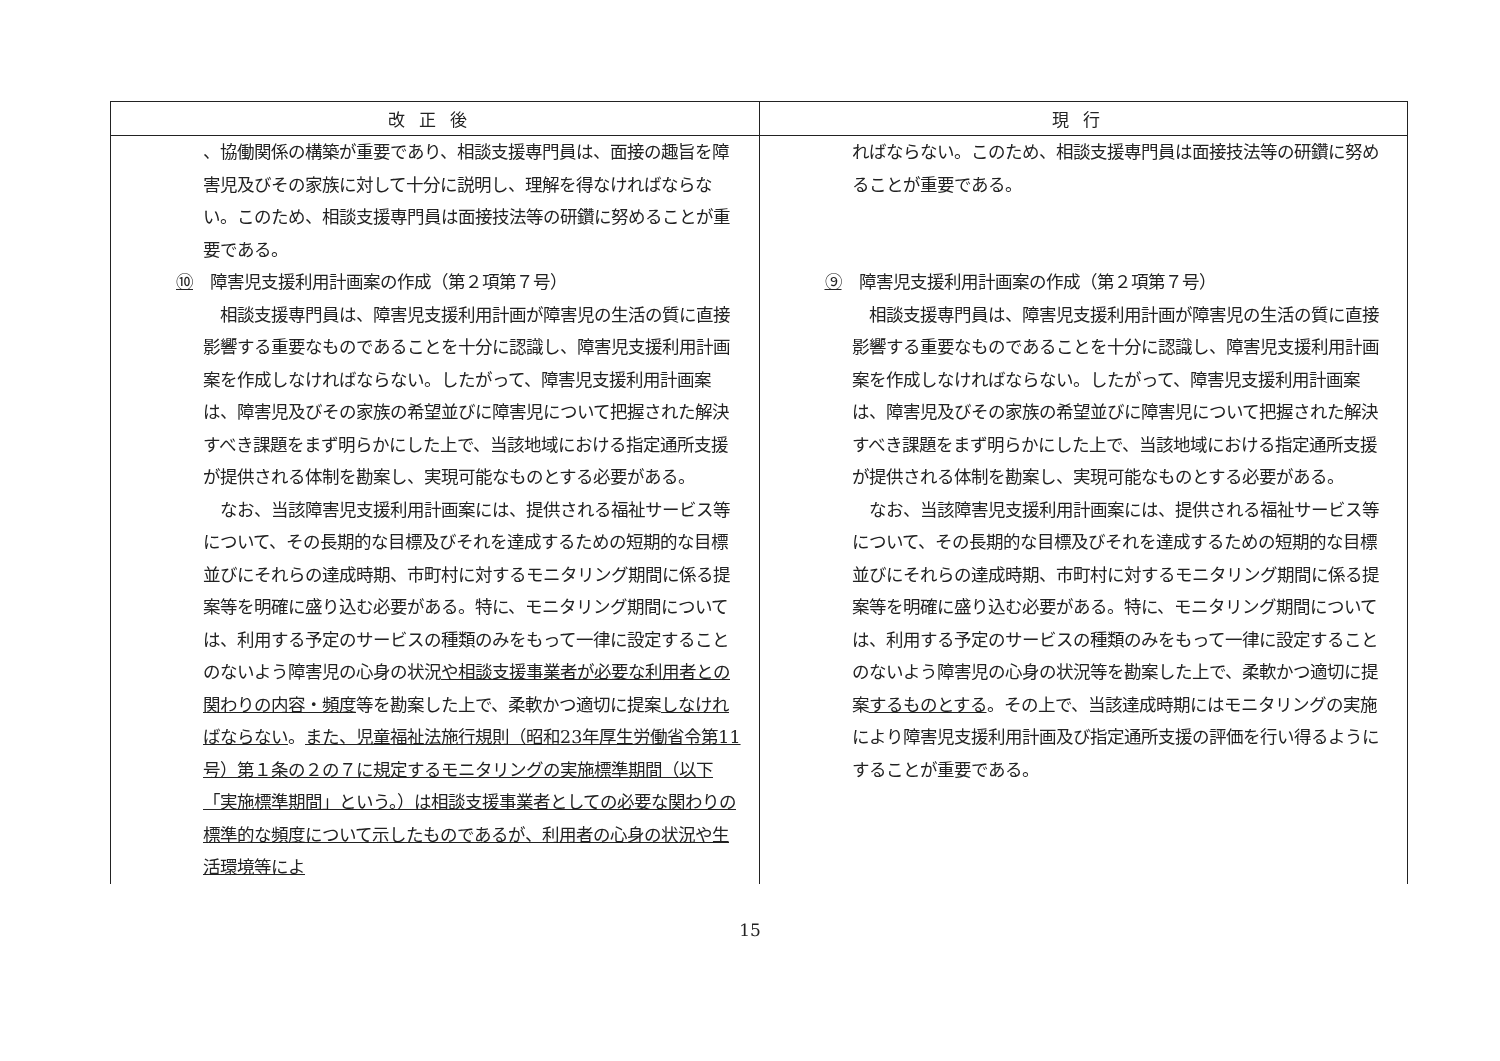| 改正後 | 現行 |
| --- | --- |
| 、協働関係の構築が重要であり、相談支援専門員は、面接の趣旨を障害児及びその家族に対して十分に説明し、理解を得なければならない。このため、相談支援専門員は面接技法等の研鑽に努めることが重要である。 ⑩ 障害児支援利用計画案の作成（第２項第７号） 相談支援専門員は、障害児支援利用計画が障害児の生活の質に直接影響する重要なものであることを十分に認識し、障害児支援利用計画案を作成しなければならない。したがって、障害児支援利用計画案は、障害児及びその家族の希望並びに障害児について把握された解決すべき課題をまず明らかにした上で、当該地域における指定通所支援が提供される体制を勘案し、実現可能なものとする必要がある。 なお、当該障害児支援利用計画案には、提供される福祉サービス等について、その長期的な目標及びそれを達成するための短期的な目標並びにそれらの達成時期、市町村に対するモニタリング期間に係る提案等を明確に盛り込む必要がある。特に、モニタリング期間については、利用する予定のサービスの種類のみをもって一律に設定することのないよう障害児の心身の状況 や相談支援事業者が必要な利用者との関わりの内容・頻度 等を勘案した上で、柔軟かつ適切に提案 しなければならない 。 また、児童福祉法施行規則（昭和23年厚生労働省令第11号）第１条の２の７に規定するモニタリングの実施標準期間（以下「実施標準期間」という。）は相談支援事業者としての必要な関わりの標準的な頻度について示したものであるが、利用者の心身の状況や生活環境等によ | ればならない。このため、相談支援専門員は面接技法等の研鑽に努めることが重要である。 ⑨ 障害児支援利用計画案の作成（第２項第７号） 相談支援専門員は、障害児支援利用計画が障害児の生活の質に直接影響する重要なものであることを十分に認識し、障害児支援利用計画案を作成しなければならない。したがって、障害児支援利用計画案は、障害児及びその家族の希望並びに障害児について把握された解決すべき課題をまず明らかにした上で、当該地域における指定通所支援が提供される体制を勘案し、実現可能なものとする必要がある。 なお、当該障害児支援利用計画案には、提供される福祉サービス等について、その長期的な目標及びそれを達成するための短期的な目標並びにそれらの達成時期、市町村に対するモニタリング期間に係る提案等を明確に盛り込む必要がある。特に、モニタリング期間については、利用する予定のサービスの種類のみをもって一律に設定することのないよう障害児の心身の状況等を勘案した上で、柔軟かつ適切に提案 するものとする 。その上で、当該達成時期にはモニタリングの実施により障害児支援利用計画及び指定通所支援の評価を行い得るようにすることが重要である。 |
15